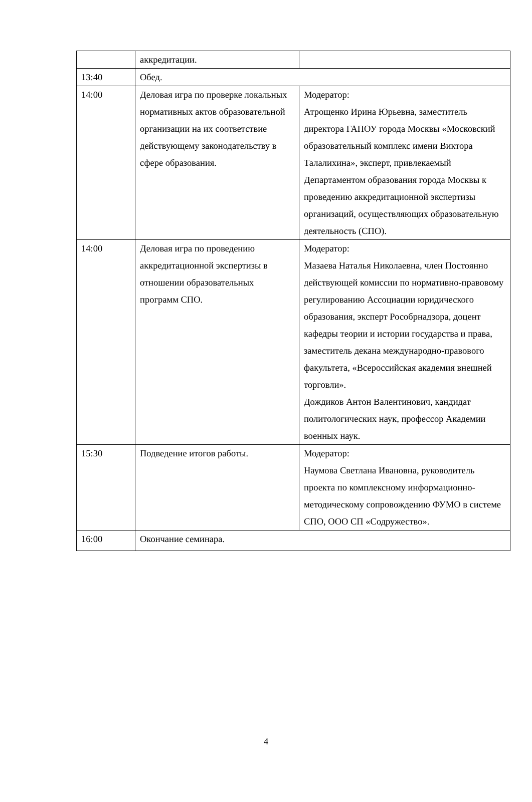| | аккредитации. | |
| 13:40 | Обед. | |
| 14:00 | Деловая игра по проверке локальных нормативных актов образовательной организации на их соответствие действующему законодательству в сфере образования. | Модератор: Атрощенко Ирина Юрьевна, заместитель директора ГАПОУ города Москвы «Московский образовательный комплекс имени Виктора Талалихина», эксперт, привлекаемый Департаментом образования города Москвы к проведению аккредитационной экспертизы организаций, осуществляющих образовательную деятельность (СПО). |
| 14:00 | Деловая игра по проведению аккредитационной экспертизы в отношении образовательных программ СПО. | Модератор: Мазаева Наталья Николаевна, член Постоянно действующей комиссии по нормативно-правовому регулированию Ассоциации юридического образования, эксперт Рособрнадзора, доцент кафедры теории и истории государства и права, заместитель декана международно-правового факультета, «Всероссийская академия внешней торговли». Дождиков Антон Валентинович, кандидат политологических наук, профессор Академии военных наук. |
| 15:30 | Подведение итогов работы. | Модератор: Наумова Светлана Ивановна, руководитель проекта по комплексному информационно-методическому сопровождению ФУМО в системе СПО, ООО СП «Содружество». |
| 16:00 | Окончание семинара. | |
4